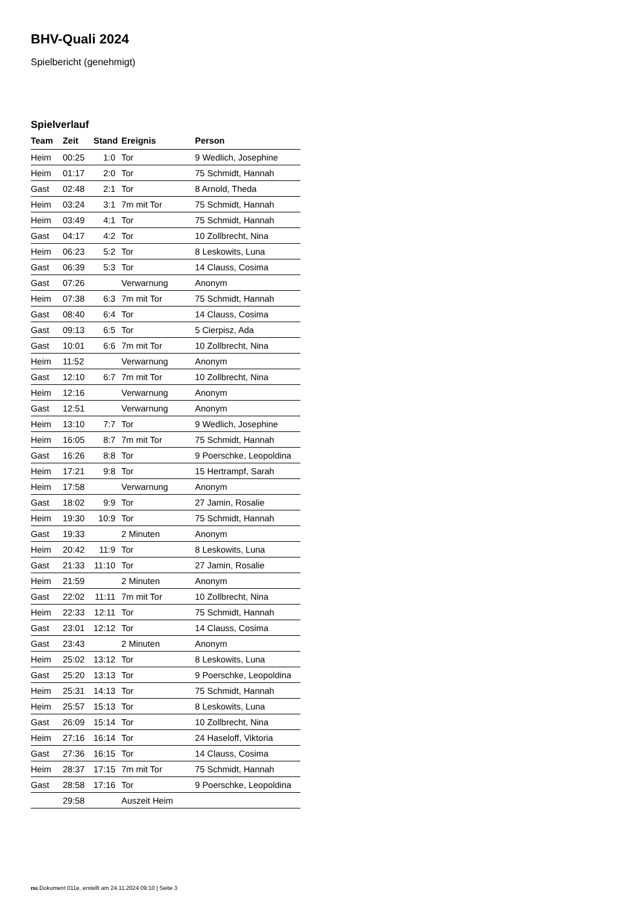BHV-Quali 2024
Spielbericht (genehmigt)
Spielverlauf
| Team | Zeit | Stand | Ereignis | Person |
| --- | --- | --- | --- | --- |
| Heim | 00:25 | 1:0 | Tor | 9 Wedlich, Josephine |
| Heim | 01:17 | 2:0 | Tor | 75 Schmidt, Hannah |
| Gast | 02:48 | 2:1 | Tor | 8 Arnold, Theda |
| Heim | 03:24 | 3:1 | 7m mit Tor | 75 Schmidt, Hannah |
| Heim | 03:49 | 4:1 | Tor | 75 Schmidt, Hannah |
| Gast | 04:17 | 4:2 | Tor | 10 Zollbrecht, Nina |
| Heim | 06:23 | 5:2 | Tor | 8 Leskowits, Luna |
| Gast | 06:39 | 5:3 | Tor | 14 Clauss, Cosima |
| Gast | 07:26 | | Verwarnung | Anonym |
| Heim | 07:38 | 6:3 | 7m mit Tor | 75 Schmidt, Hannah |
| Gast | 08:40 | 6:4 | Tor | 14 Clauss, Cosima |
| Gast | 09:13 | 6:5 | Tor | 5 Cierpisz, Ada |
| Gast | 10:01 | 6:6 | 7m mit Tor | 10 Zollbrecht, Nina |
| Heim | 11:52 | | Verwarnung | Anonym |
| Gast | 12:10 | 6:7 | 7m mit Tor | 10 Zollbrecht, Nina |
| Heim | 12:16 | | Verwarnung | Anonym |
| Gast | 12:51 | | Verwarnung | Anonym |
| Heim | 13:10 | 7:7 | Tor | 9 Wedlich, Josephine |
| Heim | 16:05 | 8:7 | 7m mit Tor | 75 Schmidt, Hannah |
| Gast | 16:26 | 8:8 | Tor | 9 Poerschke, Leopoldina |
| Heim | 17:21 | 9:8 | Tor | 15 Hertrampf, Sarah |
| Heim | 17:58 | | Verwarnung | Anonym |
| Gast | 18:02 | 9:9 | Tor | 27 Jamin, Rosalie |
| Heim | 19:30 | 10:9 | Tor | 75 Schmidt, Hannah |
| Gast | 19:33 | | 2 Minuten | Anonym |
| Heim | 20:42 | 11:9 | Tor | 8 Leskowits, Luna |
| Gast | 21:33 | 11:10 | Tor | 27 Jamin, Rosalie |
| Heim | 21:59 | | 2 Minuten | Anonym |
| Gast | 22:02 | 11:11 | 7m mit Tor | 10 Zollbrecht, Nina |
| Heim | 22:33 | 12:11 | Tor | 75 Schmidt, Hannah |
| Gast | 23:01 | 12:12 | Tor | 14 Clauss, Cosima |
| Gast | 23:43 | | 2 Minuten | Anonym |
| Heim | 25:02 | 13:12 | Tor | 8 Leskowits, Luna |
| Gast | 25:20 | 13:13 | Tor | 9 Poerschke, Leopoldina |
| Heim | 25:31 | 14:13 | Tor | 75 Schmidt, Hannah |
| Heim | 25:57 | 15:13 | Tor | 8 Leskowits, Luna |
| Gast | 26:09 | 15:14 | Tor | 10 Zollbrecht, Nina |
| Heim | 27:16 | 16:14 | Tor | 24 Haseloff, Viktoria |
| Gast | 27:36 | 16:15 | Tor | 14 Clauss, Cosima |
| Heim | 28:37 | 17:15 | 7m mit Tor | 75 Schmidt, Hannah |
| Gast | 28:58 | 17:16 | Tor | 9 Poerschke, Leopoldina |
| | 29:58 | | Auszeit Heim | |
nu.Dokument 011e, erstellt am 24.11.2024 09:10 | Seite 3